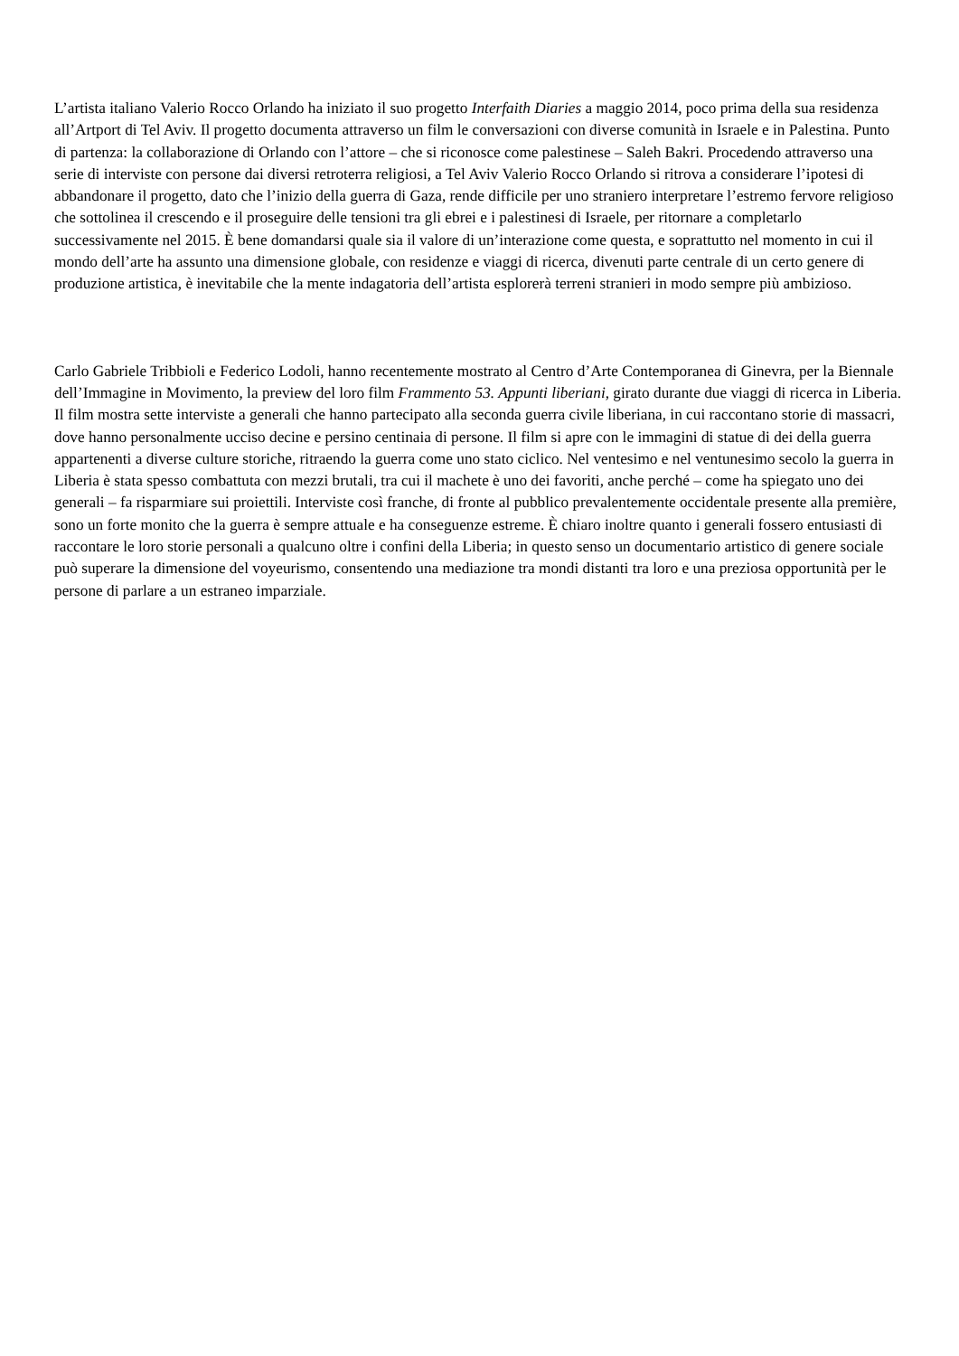L’artista italiano Valerio Rocco Orlando ha iniziato il suo progetto Interfaith Diaries a maggio 2014, poco prima della sua residenza all’Artport di Tel Aviv. Il progetto documenta attraverso un film le conversazioni con diverse comunità in Israele e in Palestina. Punto di partenza: la collaborazione di Orlando con l’attore – che si riconosce come palestinese – Saleh Bakri. Procedendo attraverso una serie di interviste con persone dai diversi retroterra religiosi, a Tel Aviv Valerio Rocco Orlando si ritrova a considerare l’ipotesi di abbandonare il progetto, dato che l’inizio della guerra di Gaza, rende difficile per uno straniero interpretare l’estremo fervore religioso che sottolinea il crescendo e il proseguire delle tensioni tra gli ebrei e i palestinesi di Israele, per ritornare a completarlo successivamente nel 2015. È bene domandarsi quale sia il valore di un’interazione come questa, e soprattutto nel momento in cui il mondo dell’arte ha assunto una dimensione globale, con residenze e viaggi di ricerca, divenuti parte centrale di un certo genere di produzione artistica, è inevitabile che la mente indagatoria dell’artista esplorerà terreni stranieri in modo sempre più ambizioso.
Carlo Gabriele Tribbioli e Federico Lodoli, hanno recentemente mostrato al Centro d’Arte Contemporanea di Ginevra, per la Biennale dell’Immagine in Movimento, la preview del loro film Frammento 53. Appunti liberiani, girato durante due viaggi di ricerca in Liberia. Il film mostra sette interviste a generali che hanno partecipato alla seconda guerra civile liberiana, in cui raccontano storie di massacri, dove hanno personalmente ucciso decine e persino centinaia di persone. Il film si apre con le immagini di statue di dei della guerra appartenenti a diverse culture storiche, ritraendo la guerra come uno stato ciclico. Nel ventesimo e nel ventunesimo secolo la guerra in Liberia è stata spesso combattuta con mezzi brutali, tra cui il machete è uno dei favoriti, anche perché – come ha spiegato uno dei generali – fa risparmiare sui proiettili. Interviste così franche, di fronte al pubblico prevalentemente occidentale presente alla première, sono un forte monito che la guerra è sempre attuale e ha conseguenze estreme. È chiaro inoltre quanto i generali fossero entusiasti di raccontare le loro storie personali a qualcuno oltre i confini della Liberia; in questo senso un documentario artistico di genere sociale può superare la dimensione del voyeurismo, consentendo una mediazione tra mondi distanti tra loro e una preziosa opportunità per le persone di parlare a un estraneo imparziale.